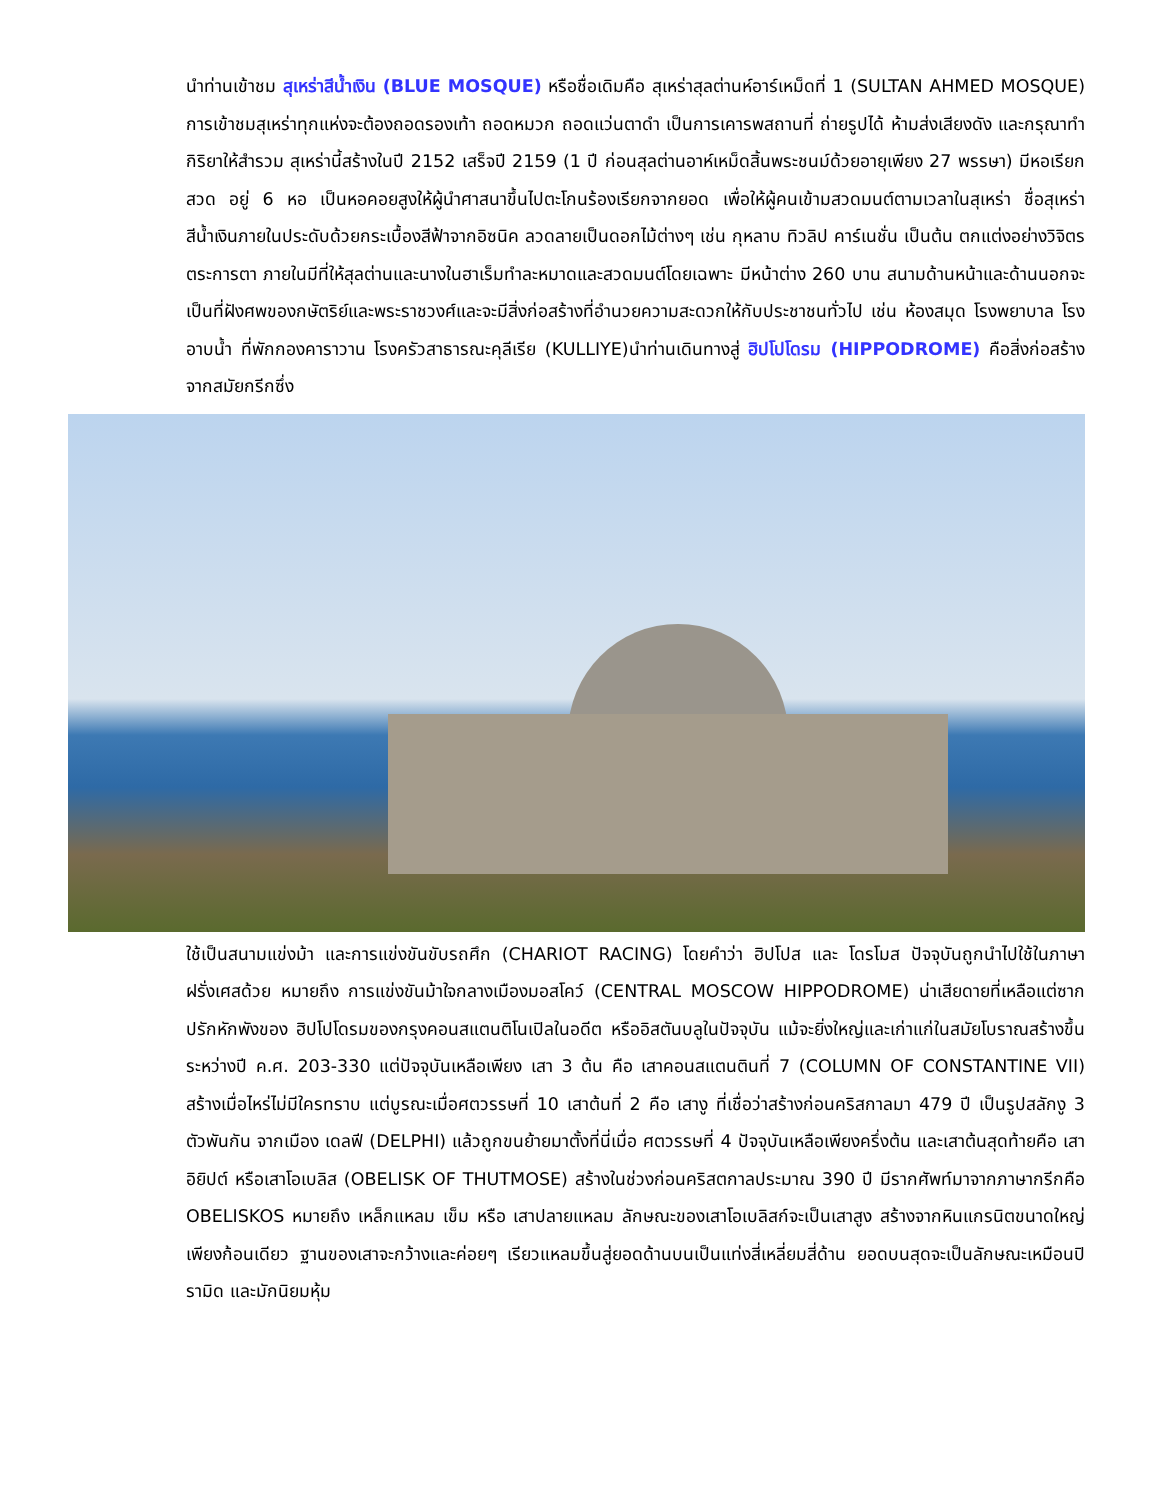นำท่านเข้าชม สุเหร่าสีน้ำเงิน (BLUE MOSQUE) หรือชื่อเดิมคือ สุเหร่าสุลต่านห์อาร์เหม็ดที่ 1 (SULTAN AHMED MOSQUE) การเข้าชมสุเหร่าทุกแห่งจะต้องถอดรองเท้า ถอดหมวก ถอดแว่นตาดำ เป็นการเคารพสถานที่ ถ่ายรูปได้ ห้ามส่งเสียงดัง และกรุณาทำกิริยาให้สำรวม สุเหร่านี้สร้างในปี 2152 เสร็จปี 2159 (1 ปี ก่อนสุลต่านอาห์เหม็ดสิ้นพระชนม์ด้วยอายุเพียง 27 พรรษา) มีหอเรียกสวด อยู่ 6 หอ เป็นหอคอยสูงให้ผู้นำศาสนาขึ้นไปตะโกนร้องเรียกจากยอด เพื่อให้ผู้คนเข้ามสวดมนต์ตามเวลาในสุเหร่า ชื่อสุเหร่าสีน้ำเงินภายในประดับด้วยกระเบื้องสีฟ้าจากอิซนิค ลวดลายเป็นดอกไม้ต่างๆ เช่น กุหลาบ ทิวลิป คาร์เนชั่น เป็นต้น ตกแต่งอย่างวิจิตรตระการตา ภายในมีที่ให้สุลต่านและนางในฮาเร็มทำละหมาดและสวดมนต์โดยเฉพาะ มีหน้าต่าง 260 บาน สนามด้านหน้าและด้านนอกจะเป็นที่ฝังศพของกษัตริย์และพระราชวงศ์และจะมีสิ่งก่อสร้างที่อำนวยความสะดวกให้กับประชาชนทั่วไป เช่น ห้องสมุด โรงพยาบาล โรงอาบน้ำ ที่พักกองคาราวาน โรงครัวสาธารณะคุลีเรีย (KULLIYE)นำท่านเดินทางสู่ ฮิปโปโดรม (HIPPODROME) คือสิ่งก่อสร้างจากสมัยกรีกซึ่ง
ใช้เป็นสนามแข่งม้า และการแข่งขันขับรถศึก (CHARIOT RACING) โดยคำว่า ฮิปโปส และ โดรโมส ปัจจุบันถูกนำไปใช้ในภาษาฝรั่งเศสด้วย หมายถึง การแข่งขันม้าใจกลางเมืองมอสโคว์ (CENTRAL MOSCOW HIPPODROME) น่าเสียดายที่เหลือแต่ซากปรักหักพังของ ฮิปโปโดรมของกรุงคอนสแตนติโนเปิลในอดีต หรืออิสตันบลูในปัจจุบัน แม้จะยิ่งใหญ่และเก่าแก่ในสมัยโบราณสร้างขึ้นระหว่างปี ค.ศ. 203-330 แต่ปัจจุบันเหลือเพียง เสา 3 ต้น คือ เสาคอนสแตนตินที่ 7 (COLUMN OF CONSTANTINE VII) สร้างเมื่อไหร่ไม่มีใครทราบ แต่บูรณะเมื่อศตวรรษที่ 10 เสาต้นที่ 2 คือ เสางู ที่เชื่อว่าสร้างก่อนคริสกาลมา 479 ปี เป็นรูปสลักงู 3 ตัวพันกัน จากเมือง เดลฟี (DELPHI) แล้วถูกขนย้ายมาตั้งที่นี่เมื่อ ศตวรรษที่ 4 ปัจจุบันเหลือเพียงครึ่งต้น และเสาต้นสุดท้ายคือ เสา อิยิปต์ หรือเสาโอเบลิส (OBELISK OF THUTMOSE) สร้างในช่วงก่อนคริสตกาลประมาณ 390 ปี มีรากศัพท์มาจากภาษากรีกคือ OBELISKOS หมายถึง เหล็กแหลม เข็ม หรือ เสาปลายแหลม ลักษณะของเสาโอเบลิสก์จะเป็นเสาสูง สร้างจากหินแกรนิตขนาดใหญ่เพียงก้อนเดียว ฐานของเสาจะกว้างและค่อยๆ เรียวแหลมขึ้นสู่ยอดด้านบนเป็นแท่งสี่เหลี่ยมสี่ด้าน ยอดบนสุดจะเป็นลักษณะเหมือนปิรามิด และมักนิยมหุ้ม